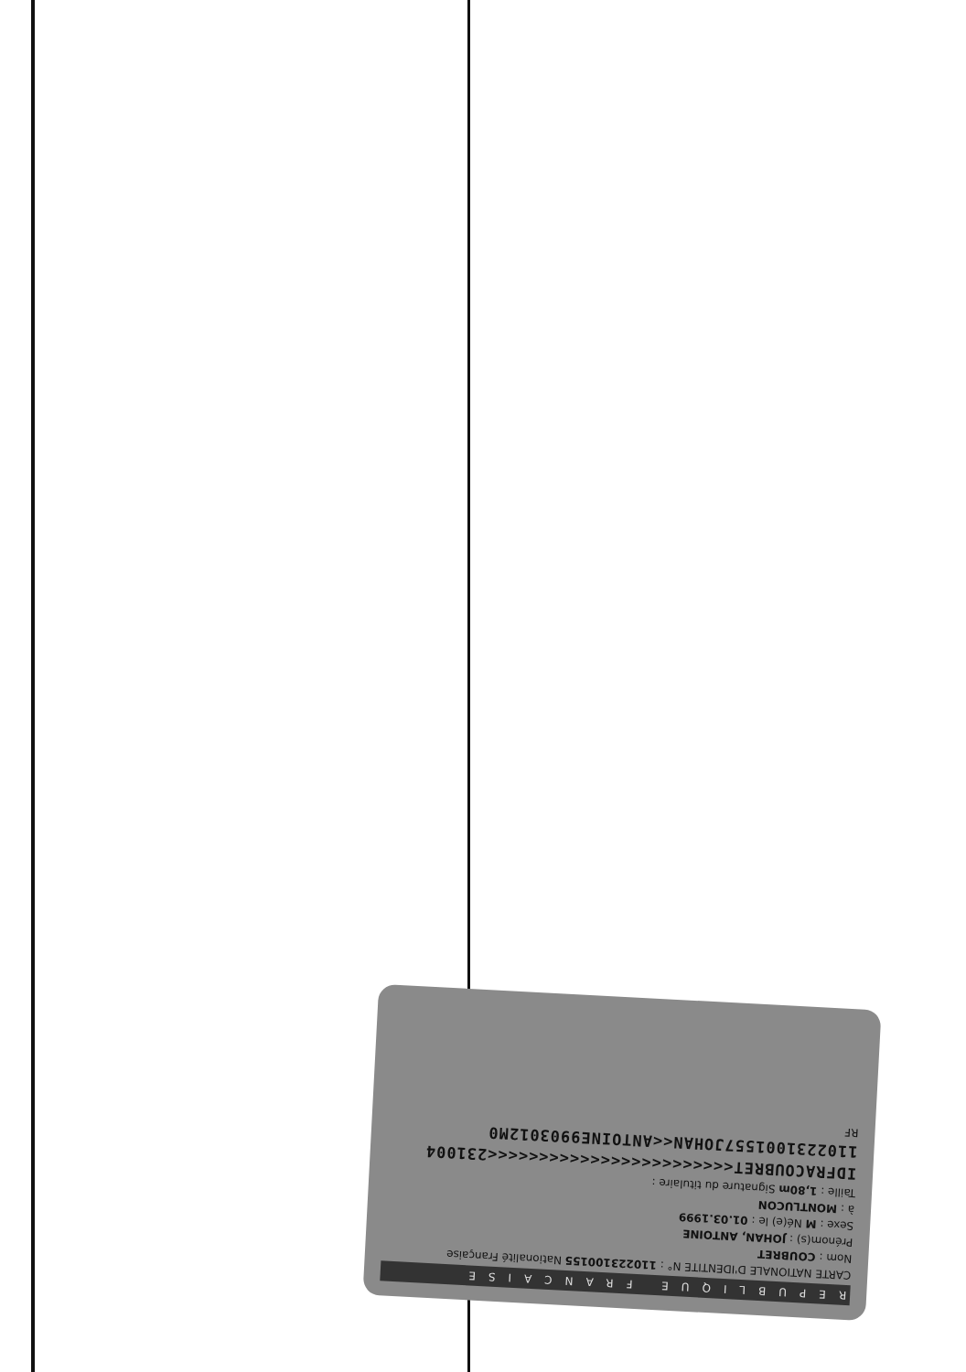REPUBLIQUE FRANCAISE
CARTE NATIONALE D'IDENTITE N° : 110223100155 Nationalité Française
Nom : COUBRET
Prénom(s) : JOHAN, ANTOINE
Sexe : M Né(e) le : 01.03.1999
à : MONTLUCON
Taille : 1,80m Signature du titulaire :
IDFRACOUBRET<<<<<<<<<<<<<<<<<<<<<<<<231004
1102231001557JOHAN<<ANTOINE9903012M0
RF